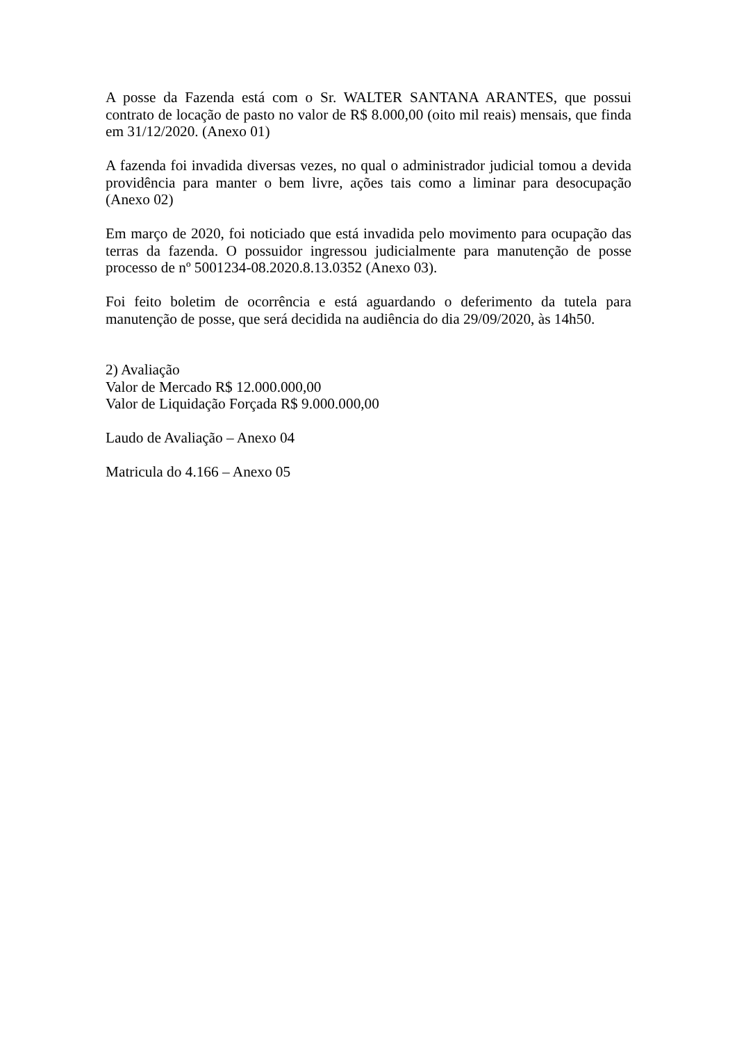A posse da Fazenda está com o Sr. WALTER SANTANA ARANTES, que possui contrato de locação de pasto no valor de R$ 8.000,00 (oito mil reais) mensais, que finda em 31/12/2020. (Anexo 01)
A fazenda foi invadida diversas vezes, no qual o administrador judicial tomou a devida providência para manter o bem livre, ações tais como a liminar para desocupação (Anexo 02)
Em março de 2020, foi noticiado que está invadida pelo movimento para ocupação das terras da fazenda. O possuidor ingressou judicialmente para manutenção de posse processo de nº 5001234-08.2020.8.13.0352 (Anexo 03).
Foi feito boletim de ocorrência e está aguardando o deferimento da tutela para manutenção de posse, que será decidida na audiência do dia 29/09/2020, às 14h50.
2) Avaliação
Valor de Mercado R$ 12.000.000,00
Valor de Liquidação Forçada R$ 9.000.000,00
Laudo de Avaliação – Anexo 04
Matricula do 4.166 – Anexo 05